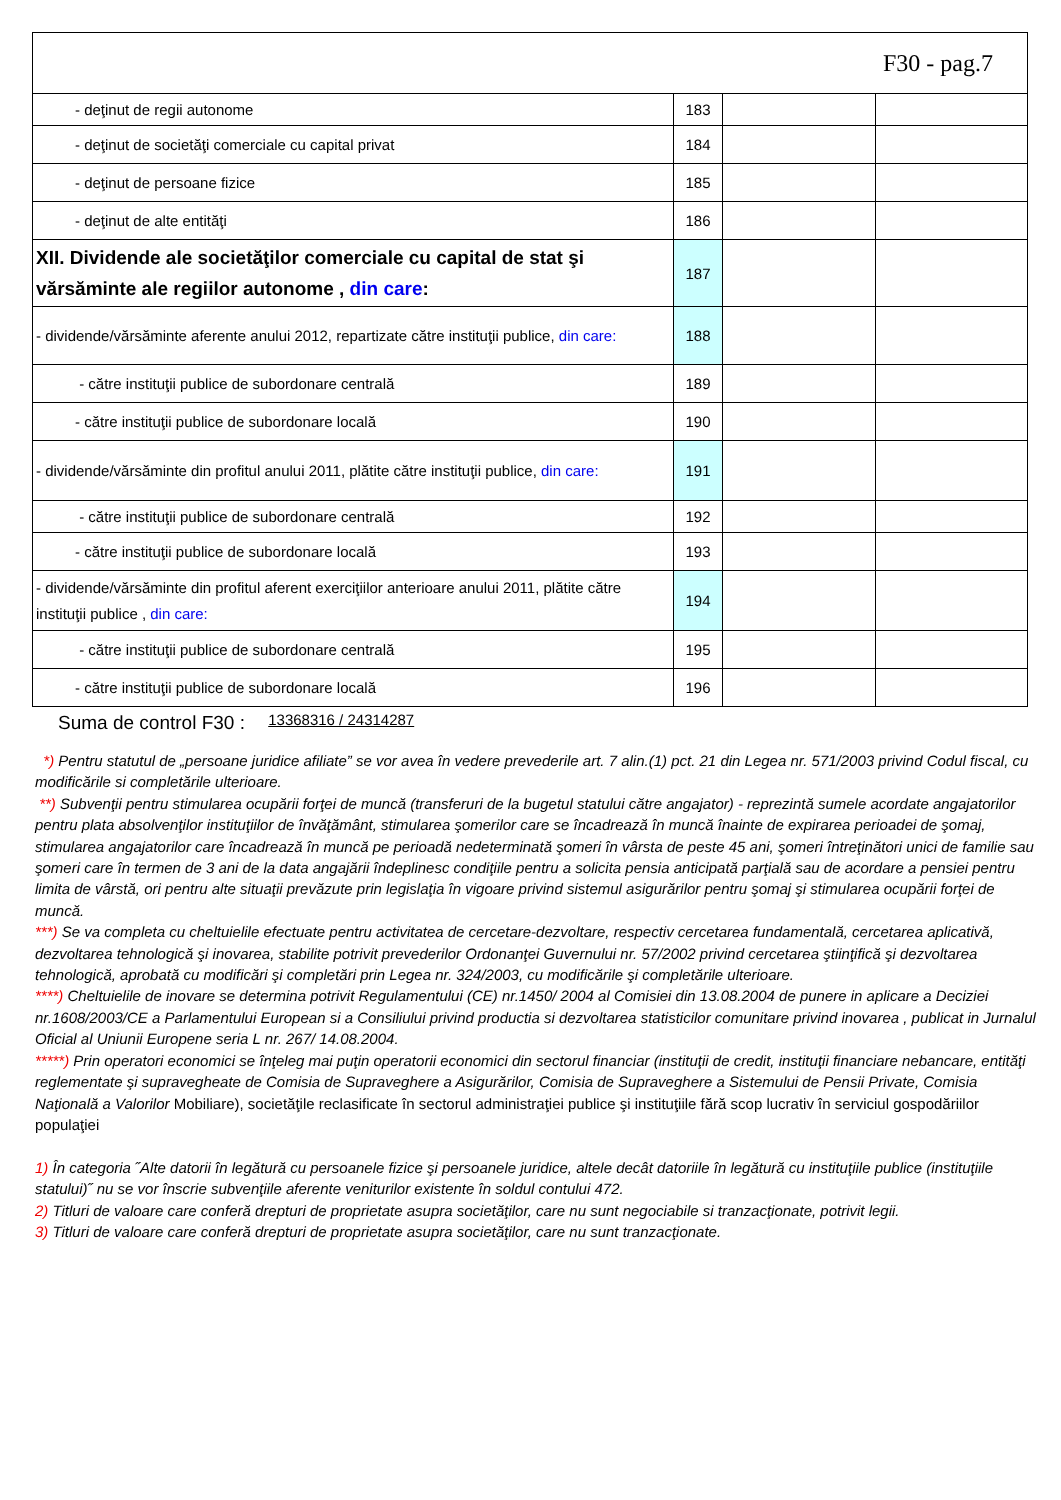| F30 - pag.7 | | | |
| - deţinut de regii autonome | 183 | | |
| - deţinut de societăţi comerciale cu capital privat | 184 | | |
| - deţinut de persoane fizice | 185 | | |
| - deţinut de alte entităţi | 186 | | |
| XII. Dividende ale societăţilor comerciale cu capital de stat şi vărsăminte ale regiilor autonome , din care : | 187 | | |
| - dividende/vărsăminte aferente anului 2012, repartizate către instituţii publice, din care: | 188 | | |
| - către instituţii publice de subordonare centrală | 189 | | |
| - către instituţii publice de subordonare locală | 190 | | |
| - dividende/vărsăminte din profitul anului 2011, plătite către instituţii publice, din care: | 191 | | |
| - către instituţii publice de subordonare centrală | 192 | | |
| - către instituţii publice de subordonare locală | 193 | | |
| - dividende/vărsăminte din profitul aferent exerciţiilor anterioare anului 2011, plătite către instituţii publice , din care: | 194 | | |
| - către instituţii publice de subordonare centrală | 195 | | |
| - către instituţii publice de subordonare locală | 196 | | |
Suma de control F30 : 13368316 / 24314287
*) Pentru statutul de „persoane juridice afiliate” se vor avea în vedere prevederile art. 7 alin.(1) pct. 21 din Legea nr. 571/2003 privind Codul fiscal, cu modificările si completările ulterioare.
**) Subvenţii pentru stimularea ocupării forţei de muncă (transferuri de la bugetul statului către angajator) - reprezintă sumele acordate angajatorilor pentru plata absolvenţilor instituţiilor de învăţământ, stimularea şomerilor care se încadrează în muncă înainte de expirarea perioadei de şomaj, stimularea angajatorilor care încadrează în muncă pe perioadă nedeterminată şomeri în vârsta de peste 45 ani, şomeri întreţinători unici de familie sau şomeri care în termen de 3 ani de la data angajării îndeplinesc condiţiile pentru a solicita pensia anticipată parţială sau de acordare a pensiei pentru limita de vârstă, ori pentru alte situaţii prevăzute prin legislaţia în vigoare privind sistemul asigurărilor pentru şomaj şi stimularea ocupării forţei de muncă.
***) Se va completa cu cheltuielile efectuate pentru activitatea de cercetare-dezvoltare, respectiv cercetarea fundamentală, cercetarea aplicativă, dezvoltarea tehnologică şi inovarea, stabilite potrivit prevederilor Ordonanţei Guvernului nr. 57/2002 privind cercetarea ştiinţifică şi dezvoltarea tehnologică, aprobată cu modificări şi completări prin Legea nr. 324/2003, cu modificările şi completările ulterioare.
****) Cheltuielile de inovare se determina potrivit Regulamentului (CE) nr.1450/ 2004 al Comisiei din 13.08.2004 de punere in aplicare a Deciziei nr.1608/2003/CE a Parlamentului European si a Consiliului privind productia si dezvoltarea statisticilor comunitare privind inovarea , publicat in Jurnalul Oficial al Uniunii Europene seria L nr. 267/ 14.08.2004.
*****) Prin operatori economici se înţeleg mai puţin operatorii economici din sectorul financiar (instituţii de credit, instituţii financiare nebancare, entităţi reglementate şi supravegheate de Comisia de Supraveghere a Asigurărilor, Comisia de Supraveghere a Sistemului de Pensii Private, Comisia Naţională a Valorilor Mobiliare), societăţile reclasificate în sectorul administraţiei publice şi instituţiile fără scop lucrativ în serviciul gospodăriilor populaţiei
1) În categoria ˝Alte datorii în legătură cu persoanele fizice şi persoanele juridice, altele decât datoriile în legătură cu instituţiile publice (instituţiile statului)˝ nu se vor înscrie subvenţiile aferente veniturilor existente în soldul contului 472.
2) Titluri de valoare care conferă drepturi de proprietate asupra societăţilor, care nu sunt negociabile si tranzacţionate, potrivit legii.
3) Titluri de valoare care conferă drepturi de proprietate asupra societăţilor, care nu sunt tranzacţionate.